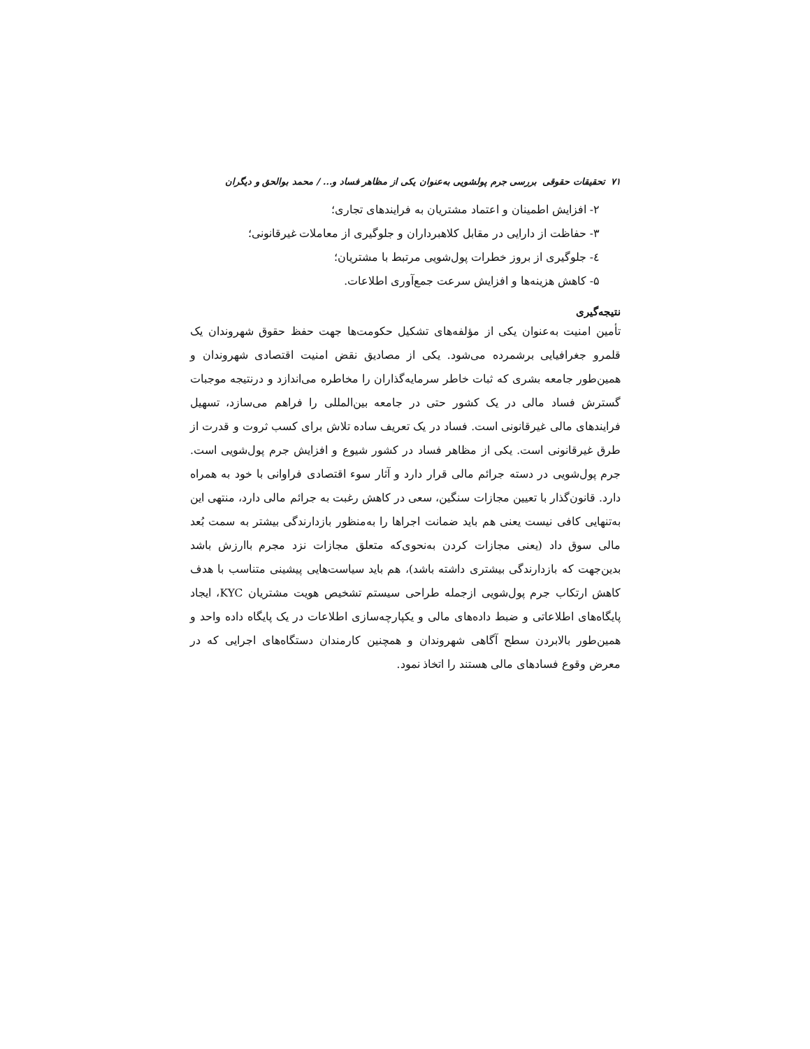۷۱ تحقیقات حقوقی بررسی جرم پولشویی به‌عنوان یکی از مظاهر فساد و... / محمد بوالحق و دیگران
۲- افزایش اطمینان و اعتماد مشتریان به فرایندهای تجاری؛
۳- حفاظت از دارایی در مقابل کلاهبرداران و جلوگیری از معاملات غیرقانونی؛
٤- جلوگیری از بروز خطرات پول‌شویی مرتبط با مشتریان؛
۵- کاهش هزینه‌ها و افزایش سرعت جمع‌آوری اطلاعات.
نتیجه‌گیری
تأمین امنیت به‌عنوان یکی از مؤلفه‌های تشکیل حکومت‌ها جهت حفظ حقوق شهروندان یک قلمرو جغرافیایی برشمرده می‌شود. یکی از مصادیق نقض امنیت اقتصادی شهروندان و همین‌طور جامعه بشری که ثبات خاطر سرمایه‌گذاران را مخاطره می‌اندازد و درنتیجه موجبات گسترش فساد مالی در یک کشور حتی در جامعه بین‌المللی را فراهم می‌سازد، تسهیل فرایندهای مالی غیرقانونی است. فساد در یک تعریف ساده تلاش برای کسب ثروت و قدرت از طرق غیرقانونی است. یکی از مظاهر فساد در کشور شیوع و افزایش جرم پول‌شویی است. جرم پول‌شویی در دسته جرائم مالی قرار دارد و آثار سوء اقتصادی فراوانی با خود به همراه دارد. قانون‌گذار با تعیین مجازات سنگین، سعی در کاهش رغبت به جرائم مالی دارد، منتهی این به‌تنهایی کافی نیست یعنی هم باید ضمانت اجراها را به‌منظور بازدارندگی بیشتر به سمت بُعد مالی سوق داد (یعنی مجازات کردن به‌نحوی‌که متعلق مجازات نزد مجرم باارزش باشد بدین‌جهت که بازدارندگی بیشتری داشته باشد)، هم باید سیاست‌هایی پیشینی متناسب با هدف کاهش ارتکاب جرم پول‌شویی ازجمله طراحی سیستم تشخیص هویت مشتریان KYC، ایجاد پایگاه‌های اطلاعاتی و ضبط داده‌های مالی و یکپارچه‌سازی اطلاعات در یک پایگاه داده واحد و همین‌طور بالابردن سطح آگاهی شهروندان و همچنین کارمندان دستگاه‌های اجرایی که در معرض وقوع فسادهای مالی هستند را اتخاذ نمود.